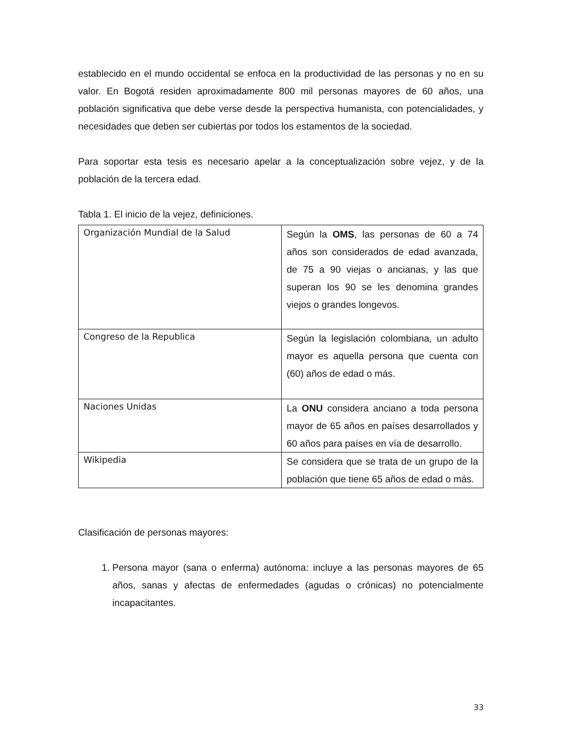establecido en el mundo occidental se enfoca en la productividad de las personas y no en su valor. En Bogotá residen aproximadamente 800 mil personas mayores de 60 años, una población significativa que debe verse desde la perspectiva humanista, con potencialidades, y necesidades que deben ser cubiertas por todos los estamentos de la sociedad.
Para soportar esta tesis es necesario apelar a la conceptualización sobre vejez, y de la población de la tercera edad.
Tabla 1. El inicio de la vejez, definiciones.
| Organización Mundial de la Salud | Según la OMS , las personas de 60 a 74 años son considerados de edad avanzada, de 75 a 90 viejas o ancianas, y las que superan los 90 se les denomina grandes viejos o grandes longevos. |
| Congreso de la Republica | Según la legislación colombiana, un adulto mayor es aquella persona que cuenta con (60) años de edad o más. |
| Naciones Unidas | La ONU considera anciano a toda persona mayor de 65 años en países desarrollados y 60 años para países en vía de desarrollo. |
| Wikipedia | Se considera que se trata de un grupo de la población que tiene 65 años de edad o más. |
Clasificación de personas mayores:
1. Persona mayor (sana o enferma) autónoma: incluye a las personas mayores de 65 años, sanas y afectas de enfermedades (agudas o crónicas) no potencialmente incapacitantes.
33